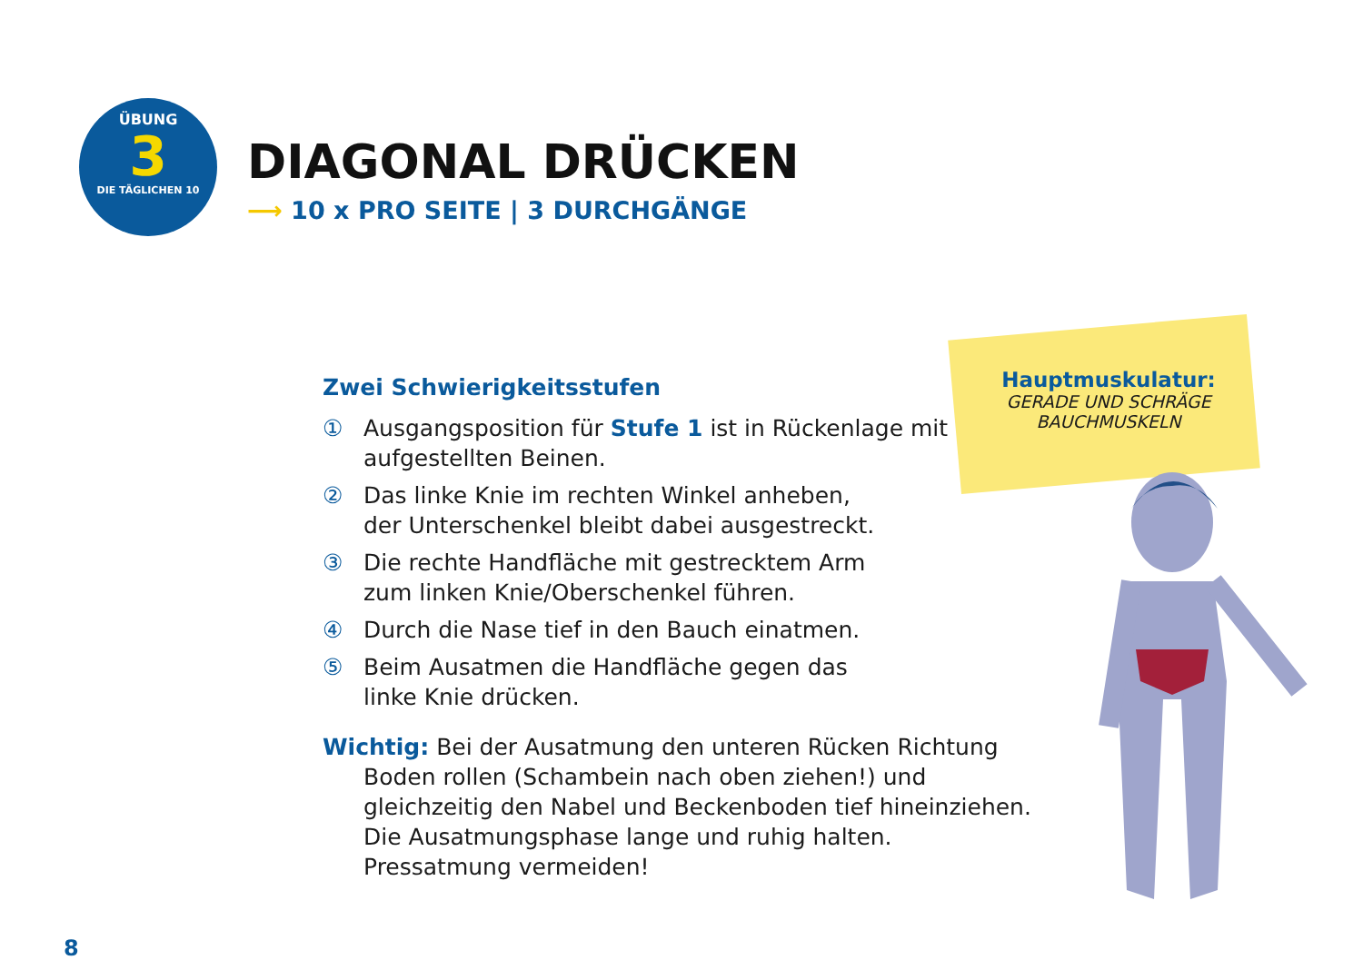ÜBUNG
3
DIE TÄGLICHEN 10
DIAGONAL DRÜCKEN
⟶ 10 x PRO SEITE | 3 DURCHGÄNGE
Zwei Schwierigkeitsstufen
① Ausgangsposition für Stufe 1 ist in Rückenlage mit aufgestellten Beinen.
② Das linke Knie im rechten Winkel anheben,
der Unterschenkel bleibt dabei ausgestreckt.
③ Die rechte Handfläche mit gestrecktem Arm
zum linken Knie/Oberschenkel führen.
④ Durch die Nase tief in den Bauch einatmen.
⑤ Beim Ausatmen die Handfläche gegen das
linke Knie drücken.
Wichtig: Bei der Ausatmung den unteren Rücken Richtung
Boden rollen (Schambein nach oben ziehen!) und
gleichzeitig den Nabel und Beckenboden tief hineinziehen.
Die Ausatmungsphase lange und ruhig halten.
Pressatmung vermeiden!
Hauptmuskulatur:
GERADE UND SCHRÄGE
BAUCHMUSKELN
8